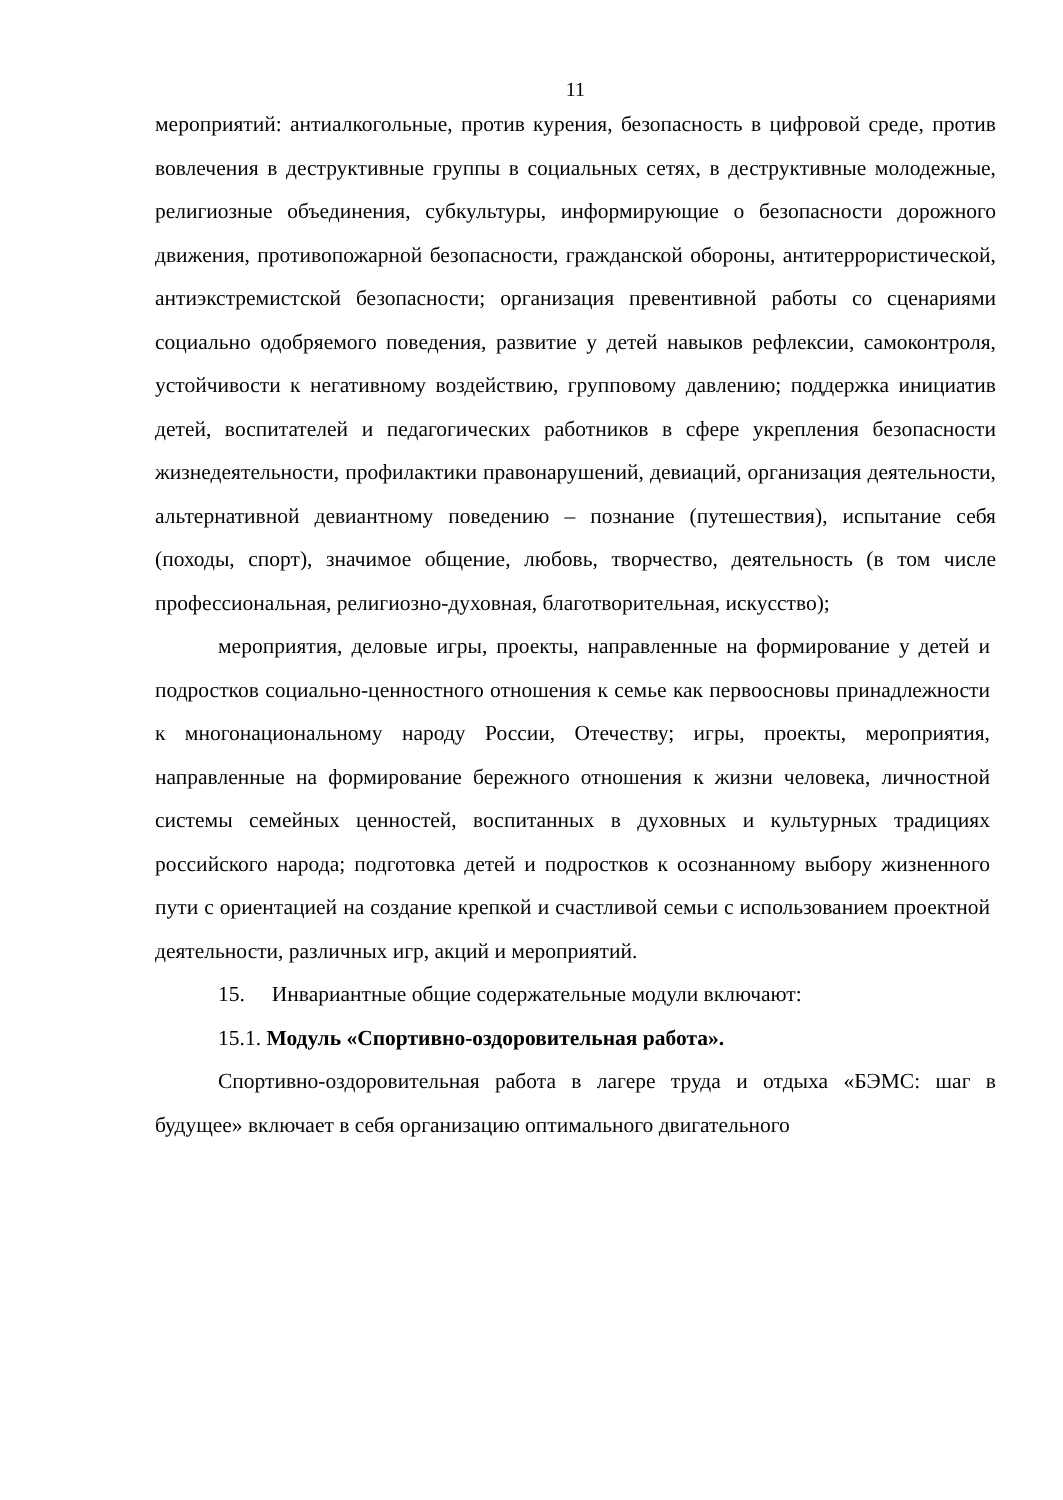11
мероприятий: антиалкогольные, против курения, безопасность в цифровой среде, против вовлечения в деструктивные группы в социальных сетях, в деструктивные молодежные, религиозные объединения, субкультуры, информирующие о безопасности дорожного движения, противопожарной безопасности, гражданской обороны, антитеррористической, антиэкстремистской безопасности; организация превентивной работы со сценариями социально одобряемого поведения, развитие у детей навыков рефлексии, самоконтроля, устойчивости к негативному воздействию, групповому давлению; поддержка инициатив детей, воспитателей и педагогических работников в сфере укрепления безопасности жизнедеятельности, профилактики правонарушений, девиаций, организация деятельности, альтернативной девиантному поведению – познание (путешествия), испытание себя (походы, спорт), значимое общение, любовь, творчество, деятельность (в том числе профессиональная, религиозно-духовная, благотворительная, искусство);
мероприятия, деловые игры, проекты, направленные на формирование у детей и подростков социально-ценностного отношения к семье как первоосновы принадлежности к многонациональному народу России, Отечеству; игры, проекты, мероприятия, направленные на формирование бережного отношения к жизни человека, личностной системы семейных ценностей, воспитанных в духовных и культурных традициях российского народа; подготовка детей и подростков к осознанному выбору жизненного пути с ориентацией на создание крепкой и счастливой семьи с использованием проектной деятельности, различных игр, акций и мероприятий.
15. Инвариантные общие содержательные модули включают:
15.1. Модуль «Спортивно-оздоровительная работа».
Спортивно-оздоровительная работа в лагере труда и отдыха «БЭМС: шаг в будущее» включает в себя организацию оптимального двигательного